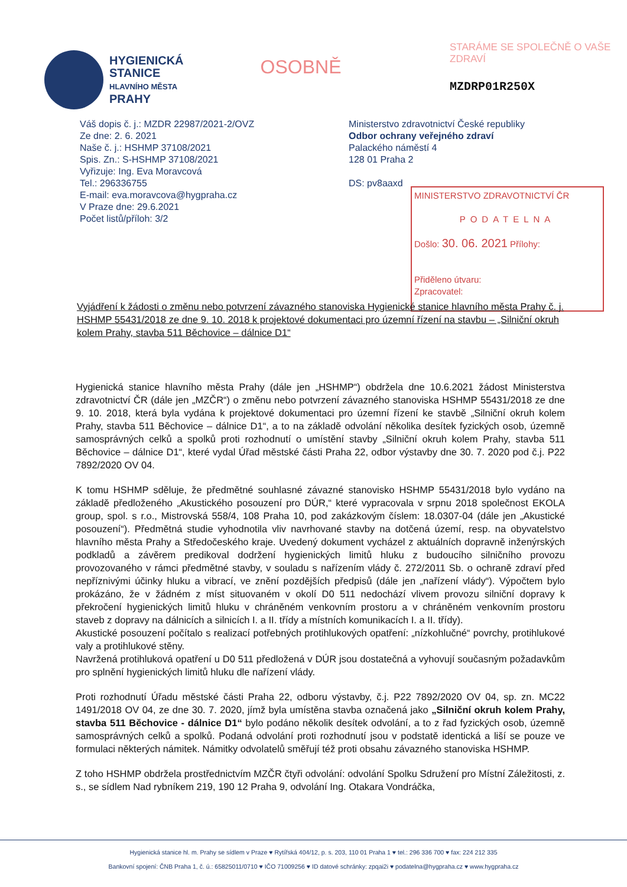HYGIENICKÁ
STANICE
HLAVNÍHO MĚSTA
PRAHY
OSOBNĚ
STARÁME SE SPOLEČNĚ O VAŠE ZDRAVÍ
MZDRP01R250X
Váš dopis č. j.: MZDR 22987/2021-2/OVZ
Ze dne: 2. 6. 2021
Naše č. j.: HSHMP 37108/2021
Spis. Zn.: S-HSHMP 37108/2021
Vyřizuje: Ing. Eva Moravcová
Tel.: 296336755
E-mail: eva.moravcova@hygpraha.cz
V Praze dne: 29.6.2021
Počet listů/příloh: 3/2
Ministerstvo zdravotnictví České republiky
Odbor ochrany veřejného zdraví
Palackého náměstí 4
128 01 Praha 2
DS: pv8aaxd
MINISTERSTVO ZDRAVOTNICTVÍ ČR
PODATELNA
Došlo: 30. 06. 2021 Přílohy:
Přiděleno útvaru:
Zpracovatel:
Vyjádření k žádosti o změnu nebo potvrzení závazného stanoviska Hygienické stanice hlavního města Prahy č. j. HSHMP 55431/2018 ze dne 9. 10. 2018 k projektové dokumentaci pro územní řízení na stavbu – „Silniční okruh kolem Prahy, stavba 511 Běchovice – dálnice D1“
Hygienická stanice hlavního města Prahy (dále jen „HSHMP“) obdržela dne 10.6.2021 žádost Ministerstva zdravotnictví ČR (dále jen „MZČR“) o změnu nebo potvrzení závazného stanoviska HSHMP 55431/2018 ze dne 9. 10. 2018, která byla vydána k projektové dokumentaci pro územní řízení ke stavbě „Silniční okruh kolem Prahy, stavba 511 Běchovice – dálnice D1“, a to na základě odvolání několika desítek fyzických osob, územně samosprávných celků a spolků proti rozhodnutí o umístění stavby „Silniční okruh kolem Prahy, stavba 511 Běchovice – dálnice D1“, které vydal Úřad městské části Praha 22, odbor výstavby dne 30. 7. 2020 pod č.j. P22 7892/2020 OV 04.
K tomu HSHMP sděluje, že předmětné souhlasné závazné stanovisko HSHMP 55431/2018 bylo vydáno na základě předloženého „Akustického posouzení pro DÚR,“ které vypracovala v srpnu 2018 společnost EKOLA group, spol. s r.o., Mistrovská 558/4, 108 Praha 10, pod zakázkovým číslem: 18.0307-04 (dále jen „Akustické posouzení“). Předmětná studie vyhodnotila vliv navrhované stavby na dotčená území, resp. na obyvatelstvo hlavního města Prahy a Středočeského kraje. Uvedený dokument vycházel z aktuálních dopravně inženýrských podkladů a závěrem predikoval dodržení hygienických limitů hluku z budoucího silničního provozu provozovaného v rámci předmětné stavby, v souladu s nařízením vlády č. 272/2011 Sb. o ochraně zdraví před nepříznivými účinky hluku a vibrací, ve znění pozdějších předpisů (dále jen „nařízení vlády“). Výpočtem bylo prokázáno, že v žádném z míst situovaném v okolí D0 511 nedochází vlivem provozu silniční dopravy k překročení hygienických limitů hluku v chráněném venkovním prostoru a v chráněném venkovním prostoru staveb z dopravy na dálnicích a silnicích I. a II. třídy a místních komunikacích I. a II. třídy).
Akustické posouzení počítalo s realizací potřebných protihlukových opatření: „nízkohlučné“ povrchy, protihlukové valy a protihlukové stěny.
Navržená protihluková opatření u D0 511 předložená v DÚR jsou dostatečná a vyhovují současným požadavkům pro splnění hygienických limitů hluku dle nařízení vlády.
Proti rozhodnutí Úřadu městské části Praha 22, odboru výstavby, č.j. P22 7892/2020 OV 04, sp. zn. MC22 1491/2018 OV 04, ze dne 30. 7. 2020, jímž byla umístěna stavba označená jako „Silniční okruh kolem Prahy, stavba 511 Běchovice - dálnice D1“ bylo podáno několik desítek odvolání, a to z řad fyzických osob, územně samosprávných celků a spolků. Podaná odvolání proti rozhodnutí jsou v podstatě identická a liší se pouze ve formulaci některých námitek. Námitky odvolatelů směřují též proti obsahu závazného stanoviska HSHMP.
Z toho HSHMP obdržela prostřednictvím MZČR čtyři odvolání: odvolání Spolku Sdružení pro Místní Záležitosti, z. s., se sídlem Nad rybníkem 219, 190 12 Praha 9, odvolání Ing. Otakara Vondráčka,
Hygienická stanice hl. m. Prahy se sídlem v Praze ♥ Rytířská 404/12, p. s. 203, 110 01 Praha 1 ♥ tel.: 296 336 700 ♥ fax: 224 212 335
Bankovní spojení: ČNB Praha 1, č. ú.: 65825011/0710 ♥ IČO 71009256 ♥ ID datové schránky: zpqai2i ♥ podatelna@hygpraha.cz ♥ www.hygpraha.cz